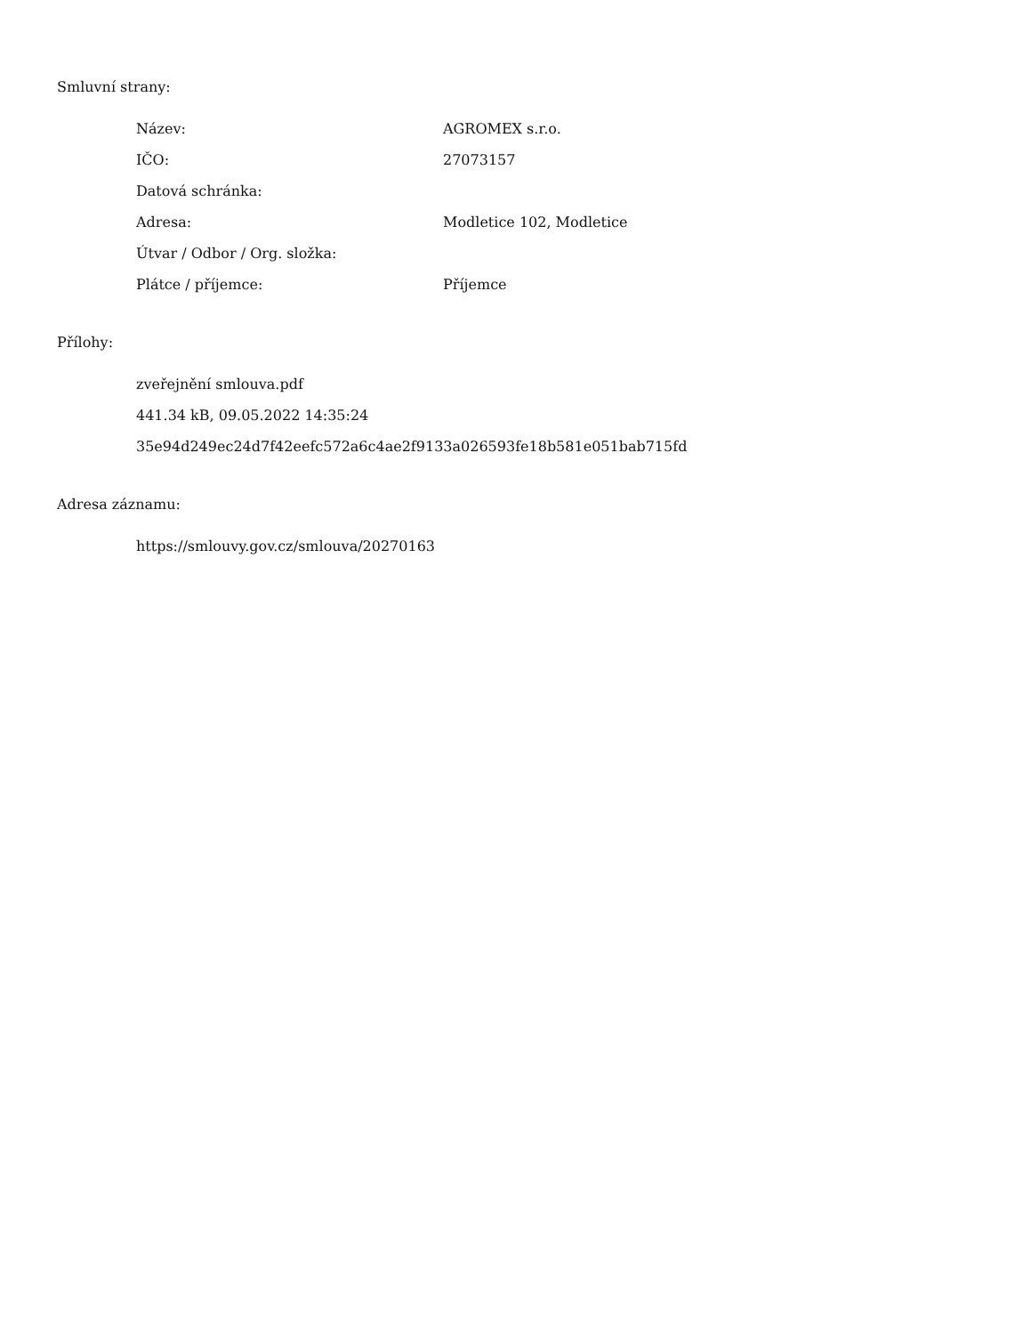Smluvní strany:
| Název: | AGROMEX s.r.o. |
| IČO: | 27073157 |
| Datová schránka: | |
| Adresa: | Modletice 102, Modletice |
| Útvar / Odbor / Org. složka: | |
| Plátce / příjemce: | Příjemce |
Přílohy:
zveřejnění smlouva.pdf
441.34 kB, 09.05.2022 14:35:24
35e94d249ec24d7f42eefc572a6c4ae2f9133a026593fe18b581e051bab715fd
Adresa záznamu:
https://smlouvy.gov.cz/smlouva/20270163